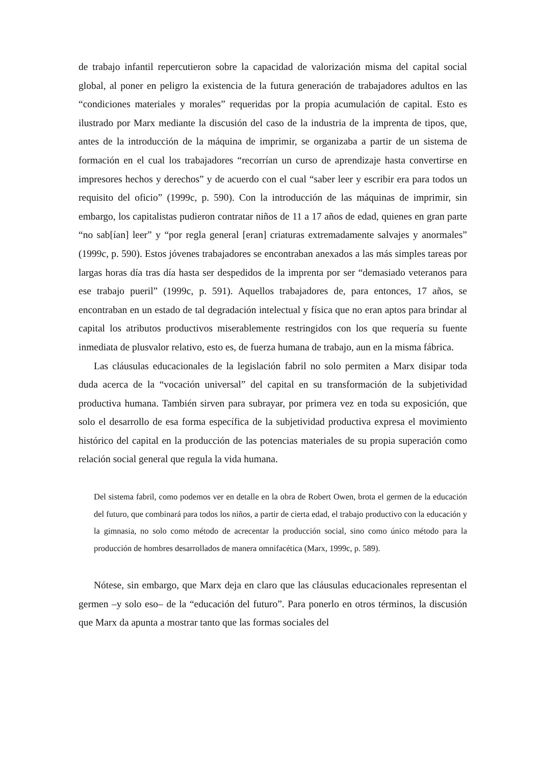de trabajo infantil repercutieron sobre la capacidad de valorización misma del capital social global, al poner en peligro la existencia de la futura generación de trabajadores adultos en las “condiciones materiales y morales” requeridas por la propia acumulación de capital. Esto es ilustrado por Marx mediante la discusión del caso de la industria de la imprenta de tipos, que, antes de la introducción de la máquina de imprimir, se organizaba a partir de un sistema de formación en el cual los trabajadores “recorrían un curso de aprendizaje hasta convertirse en impresores hechos y derechos” y de acuerdo con el cual “saber leer y escribir era para todos un requisito del oficio” (1999c, p. 590). Con la introducción de las máquinas de imprimir, sin embargo, los capitalistas pudieron contratar niños de 11 a 17 años de edad, quienes en gran parte “no sab[ían] leer” y “por regla general [eran] criaturas extremadamente salvajes y anormales” (1999c, p. 590). Estos jóvenes trabajadores se encontraban anexados a las más simples tareas por largas horas día tras día hasta ser despedidos de la imprenta por ser “demasiado veteranos para ese trabajo pueril” (1999c, p. 591). Aquellos trabajadores de, para entonces, 17 años, se encontraban en un estado de tal degradación intelectual y física que no eran aptos para brindar al capital los atributos productivos miserablemente restringidos con los que requería su fuente inmediata de plusvalor relativo, esto es, de fuerza humana de trabajo, aun en la misma fábrica.
Las cláusulas educacionales de la legislación fabril no solo permiten a Marx disipar toda duda acerca de la “vocación universal” del capital en su transformación de la subjetividad productiva humana. También sirven para subrayar, por primera vez en toda su exposición, que solo el desarrollo de esa forma específica de la subjetividad productiva expresa el movimiento histórico del capital en la producción de las potencias materiales de su propia superación como relación social general que regula la vida humana.
Del sistema fabril, como podemos ver en detalle en la obra de Robert Owen, brota el germen de la educación del futuro, que combinará para todos los niños, a partir de cierta edad, el trabajo productivo con la educación y la gimnasia, no solo como método de acrecentar la producción social, sino como único método para la producción de hombres desarrollados de manera omnifacética (Marx, 1999c, p. 589).
Nótese, sin embargo, que Marx deja en claro que las cláusulas educacionales representan el germen –y solo eso– de la “educación del futuro”. Para ponerlo en otros términos, la discusión que Marx da apunta a mostrar tanto que las formas sociales del